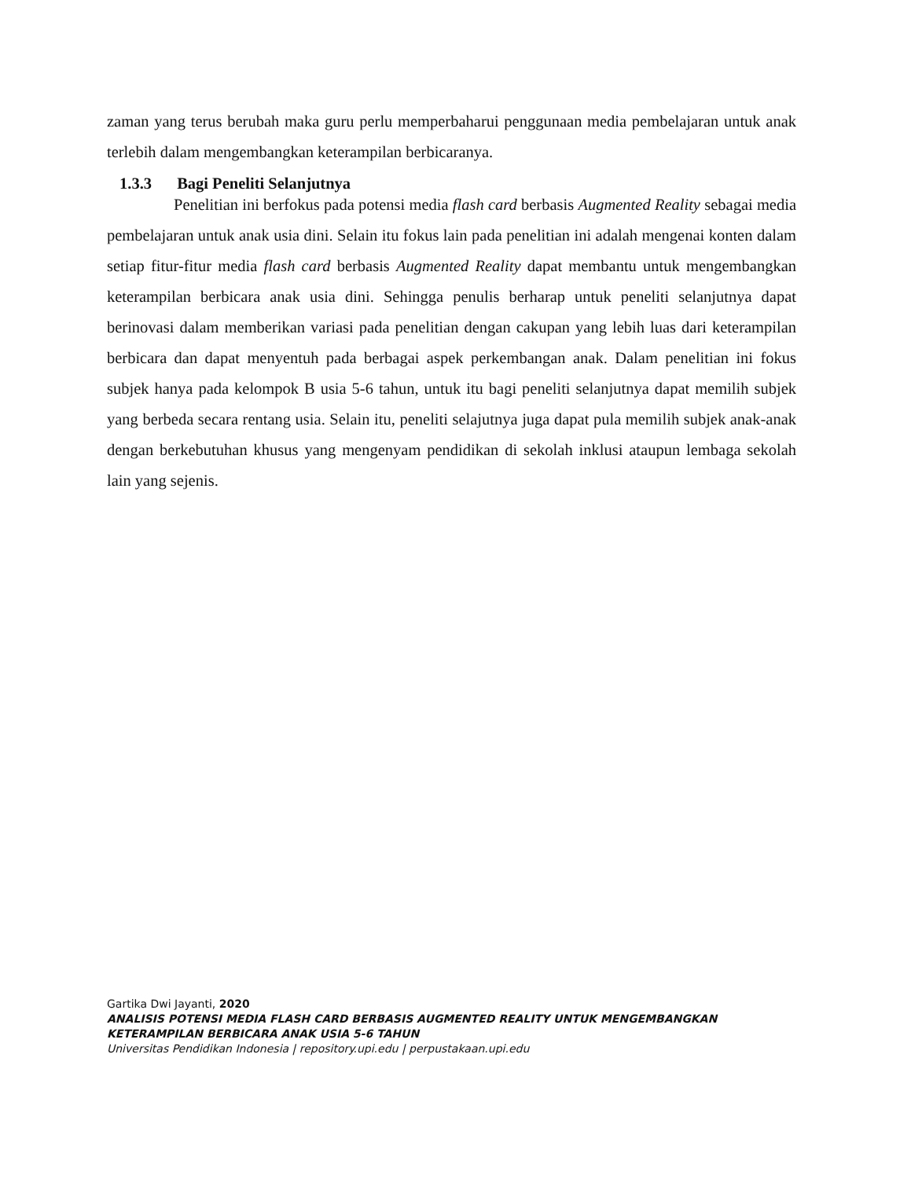zaman yang terus berubah maka guru perlu memperbaharui penggunaan media pembelajaran untuk anak terlebih dalam mengembangkan keterampilan berbicaranya.
1.3.3 Bagi Peneliti Selanjutnya
Penelitian ini berfokus pada potensi media flash card berbasis Augmented Reality sebagai media pembelajaran untuk anak usia dini. Selain itu fokus lain pada penelitian ini adalah mengenai konten dalam setiap fitur-fitur media flash card berbasis Augmented Reality dapat membantu untuk mengembangkan keterampilan berbicara anak usia dini. Sehingga penulis berharap untuk peneliti selanjutnya dapat berinovasi dalam memberikan variasi pada penelitian dengan cakupan yang lebih luas dari keterampilan berbicara dan dapat menyentuh pada berbagai aspek perkembangan anak. Dalam penelitian ini fokus subjek hanya pada kelompok B usia 5-6 tahun, untuk itu bagi peneliti selanjutnya dapat memilih subjek yang berbeda secara rentang usia. Selain itu, peneliti selajutnya juga dapat pula memilih subjek anak-anak dengan berkebutuhan khusus yang mengenyam pendidikan di sekolah inklusi ataupun lembaga sekolah lain yang sejenis.
Gartika Dwi Jayanti, 2020
ANALISIS POTENSI MEDIA FLASH CARD BERBASIS AUGMENTED REALITY UNTUK MENGEMBANGKAN
KETERAMPILAN BERBICARA ANAK USIA 5-6 TAHUN
Universitas Pendidikan Indonesia | repository.upi.edu | perpustakaan.upi.edu